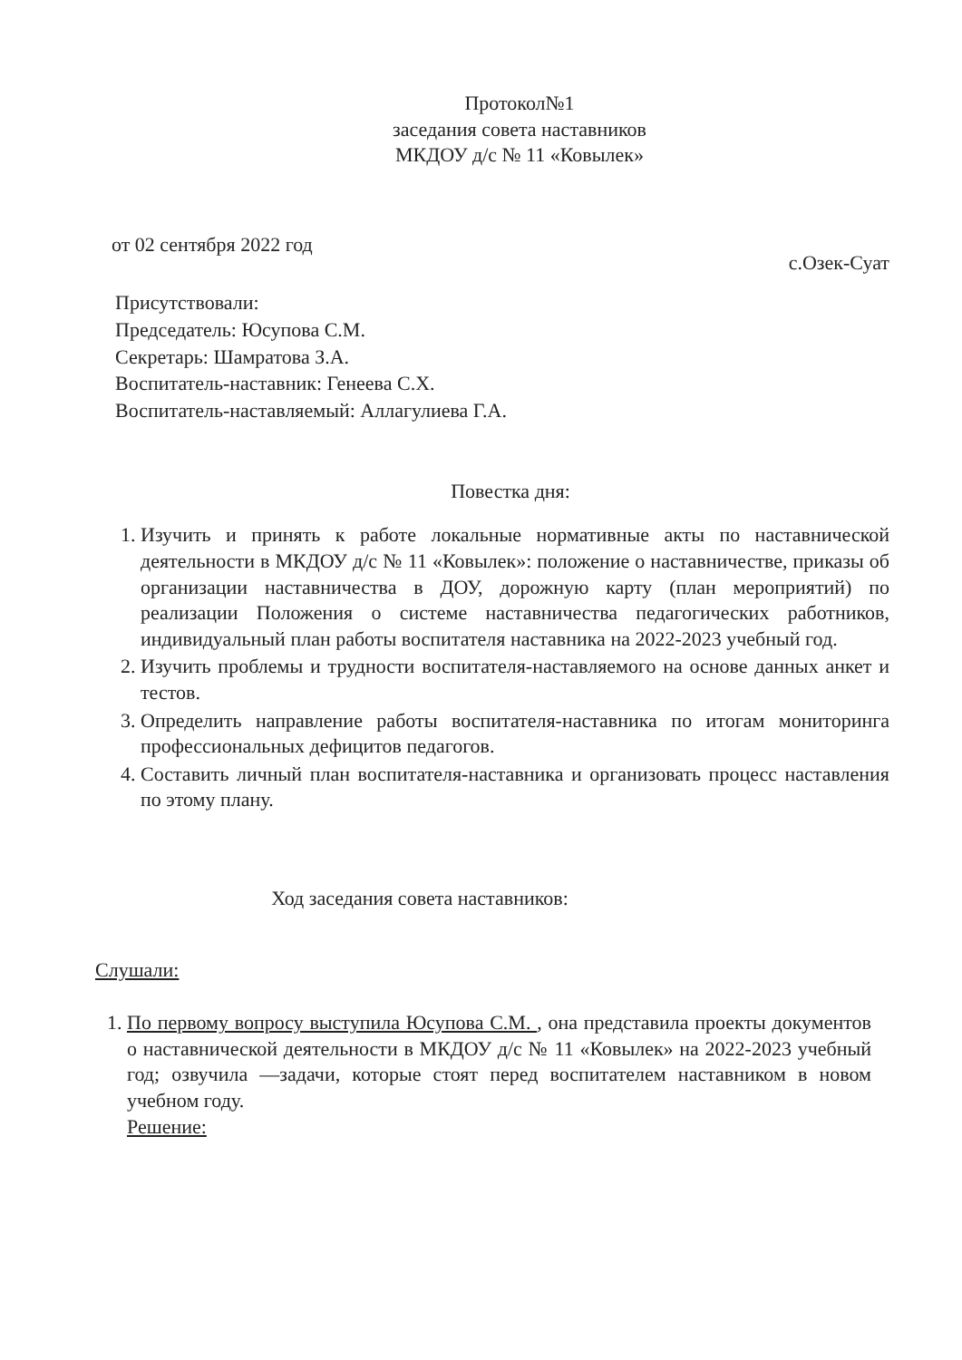Протокол№1
заседания совета наставников
МКДОУ д/с № 11 «Ковылек»
от 02 сентября 2022 год с.Озек-Суат
Присутствовали:
Председатель: Юсупова С.М.
Секретарь: Шамратова З.А.
Воспитатель-наставник: Генеева С.Х.
Воспитатель-наставляемый: Аллагулиева Г.А.
Повестка дня:
1. Изучить и принять к работе локальные нормативные акты по наставнической деятельности в МКДОУ д/с № 11 «Ковылек»: положение о наставничестве, приказы об организации наставничества в ДОУ, дорожную карту (план мероприятий) по реализации Положения о системе наставничества педагогических работников, индивидуальный план работы воспитателя наставника на 2022-2023 учебный год.
2. Изучить проблемы и трудности воспитателя-наставляемого на основе данных анкет и тестов.
3. Определить направление работы воспитателя-наставника по итогам мониторинга профессиональных дефицитов педагогов.
4. Составить личный план воспитателя-наставника и организовать процесс наставления по этому плану.
Ход заседания совета наставников:
Слушали:
1. По первому вопросу выступила Юсупова С.М. , она представила проекты документов о наставнической деятельности в МКДОУ д/с № 11 «Ковылек» на 2022-2023 учебный год; озвучила —задачи, которые стоят перед воспитателем наставником в новом учебном году.
Решение: